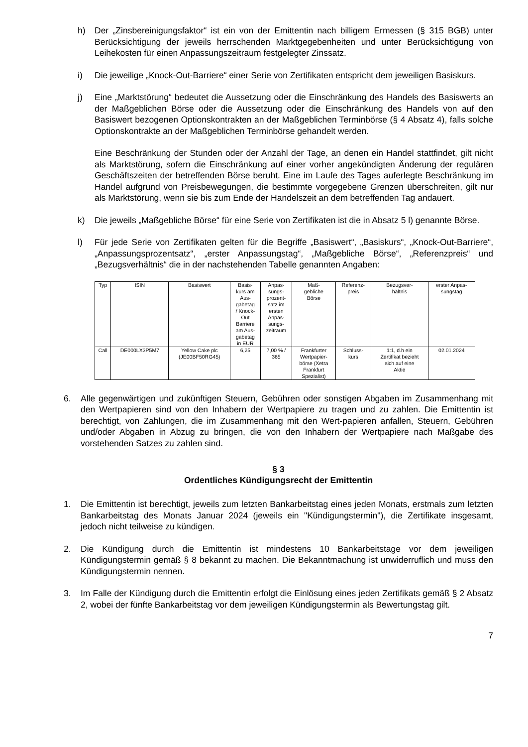h) Der „Zinsbereinigungsfaktor“ ist ein von der Emittentin nach billigem Ermessen (§ 315 BGB) unter Berücksichtigung der jeweils herrschenden Marktgegebenheiten und unter Berücksichtigung von Leihekosten für einen Anpassungszeitraum festgelegter Zinssatz.
i) Die jeweilige „Knock-Out-Barriere“ einer Serie von Zertifikaten entspricht dem jeweiligen Basiskurs.
j) Eine „Marktstörung“ bedeutet die Aussetzung oder die Einschränkung des Handels des Basiswerts an der Maßgeblichen Börse oder die Aussetzung oder die Einschränkung des Handels von auf den Basiswert bezogenen Optionskontrakten an der Maßgeblichen Terminbörse (§ 4 Absatz 4), falls solche Optionskontrakte an der Maßgeblichen Terminbörse gehandelt werden.
Eine Beschränkung der Stunden oder der Anzahl der Tage, an denen ein Handel stattfindet, gilt nicht als Marktstörung, sofern die Einschränkung auf einer vorher angekündigten Änderung der regulären Geschäftszeiten der betreffenden Börse beruht. Eine im Laufe des Tages auferlegte Beschränkung im Handel aufgrund von Preisbewegungen, die bestimmte vorgegebene Grenzen überschreiten, gilt nur als Marktstörung, wenn sie bis zum Ende der Handelszeit an dem betreffenden Tag andauert.
k) Die jeweils „Maßgebliche Börse“ für eine Serie von Zertifikaten ist die in Absatz 5 l) genannte Börse.
l) Für jede Serie von Zertifikaten gelten für die Begriffe „Basiswert“, „Basiskurs“, „Knock-Out-Barriere“, „Anpassungsprozentsatz“, „erster Anpassungstag“, „Maßgebliche Börse“, „Referenzpreis“ und „Bezugsverhältnis“ die in der nachstehenden Tabelle genannten Angaben:
| Typ | ISIN | Basiswert | Basis- kurs am Aus- gabetag / Knock- Out Barriere am Aus- gabetag in EUR | Anpas- sungs- prozent- satz im ersten Anpas- sungs- zeitraum | Maß- gebliche Börse | Referenz- preis | Bezugsver- hältnis | erster Anpas- sungstag |
| Call | DE000LX3P5M7 | Yellow Cake plc (JE00BF50RG45) | 6,25 | 7,00 % / 365 | Frankfurter Wertpapier- börse (Xetra Frankfurt Spezialist) | Schluss- kurs | 1:1, d.h ein Zertifikat bezieht sich auf eine Aktie | 02.01.2024 |
6. Alle gegenwärtigen und zukünftigen Steuern, Gebühren oder sonstigen Abgaben im Zusammenhang mit den Wertpapieren sind von den Inhabern der Wertpapiere zu tragen und zu zahlen. Die Emittentin ist berechtigt, von Zahlungen, die im Zusammenhang mit den Wert-papieren anfallen, Steuern, Gebühren und/oder Abgaben in Abzug zu bringen, die von den Inhabern der Wertpapiere nach Maßgabe des vorstehenden Satzes zu zahlen sind.
§ 3
Ordentliches Kündigungsrecht der Emittentin
1. Die Emittentin ist berechtigt, jeweils zum letzten Bankarbeitstag eines jeden Monats, erstmals zum letzten Bankarbeitstag des Monats Januar 2024 (jeweils ein "Kündigungstermin"), die Zertifikate insgesamt, jedoch nicht teilweise zu kündigen.
2. Die Kündigung durch die Emittentin ist mindestens 10 Bankarbeitstage vor dem jeweiligen Kündigungstermin gemäß § 8 bekannt zu machen. Die Bekanntmachung ist unwiderruflich und muss den Kündigungstermin nennen.
3. Im Falle der Kündigung durch die Emittentin erfolgt die Einlösung eines jeden Zertifikats gemäß § 2 Absatz 2, wobei der fünfte Bankarbeitstag vor dem jeweiligen Kündigungstermin als Bewertungstag gilt.
7